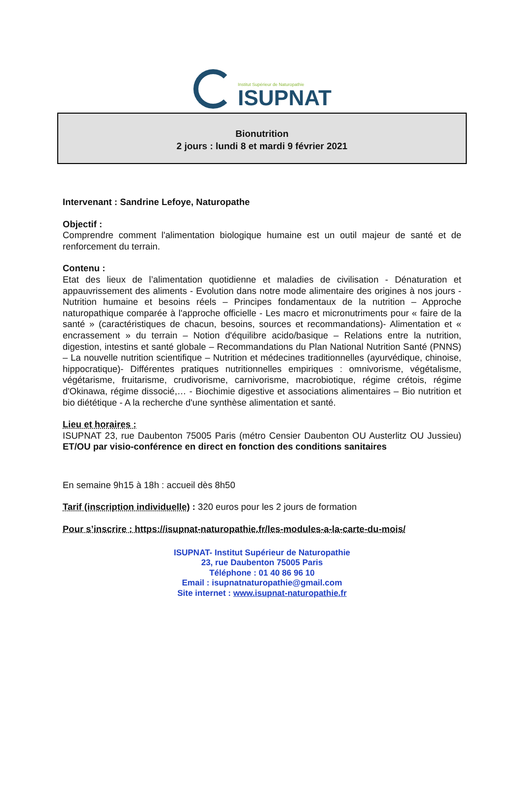Institut Supérieur de Naturopathie
ISUPNAT
Bionutrition
2 jours : lundi 8 et mardi 9 février 2021
Intervenant : Sandrine Lefoye, Naturopathe
Objectif :
Comprendre comment l'alimentation biologique humaine est un outil majeur de santé et de renforcement du terrain.
Contenu :
Etat des lieux de l’alimentation quotidienne et maladies de civilisation - Dénaturation et appauvrissement des aliments - Evolution dans notre mode alimentaire des origines à nos jours - Nutrition humaine et besoins réels – Principes fondamentaux de la nutrition – Approche naturopathique comparée à l'approche officielle - Les macro et micronutriments pour « faire de la santé » (caractéristiques de chacun, besoins, sources et recommandations)- Alimentation et « encrassement » du terrain – Notion d'équilibre acido/basique – Relations entre la nutrition, digestion, intestins et santé globale – Recommandations du Plan National Nutrition Santé (PNNS) – La nouvelle nutrition scientifique – Nutrition et médecines traditionnelles (ayurvédique, chinoise, hippocratique)- Différentes pratiques nutritionnelles empiriques : omnivorisme, végétalisme, végétarisme, fruitarisme, crudivorisme, carnivorisme, macrobiotique, régime crétois, régime d'Okinawa, régime dissocié,… - Biochimie digestive et associations alimentaires – Bio nutrition et bio diététique - A la recherche d'une synthèse alimentation et santé.
Lieu et horaires :
ISUPNAT 23, rue Daubenton 75005 Paris (métro Censier Daubenton OU Austerlitz OU Jussieu) ET/OU par visio-conférence en direct en fonction des conditions sanitaires
En semaine 9h15 à 18h : accueil dès 8h50
Tarif (inscription individuelle) : 320 euros pour les 2 jours de formation
Pour s’inscrire : https://isupnat-naturopathie.fr/les-modules-a-la-carte-du-mois/
ISUPNAT- Institut Supérieur de Naturopathie
23, rue Daubenton 75005 Paris
Téléphone : 01 40 86 96 10
Email : isupnatnaturopathie@gmail.com
Site internet : www.isupnat-naturopathie.fr